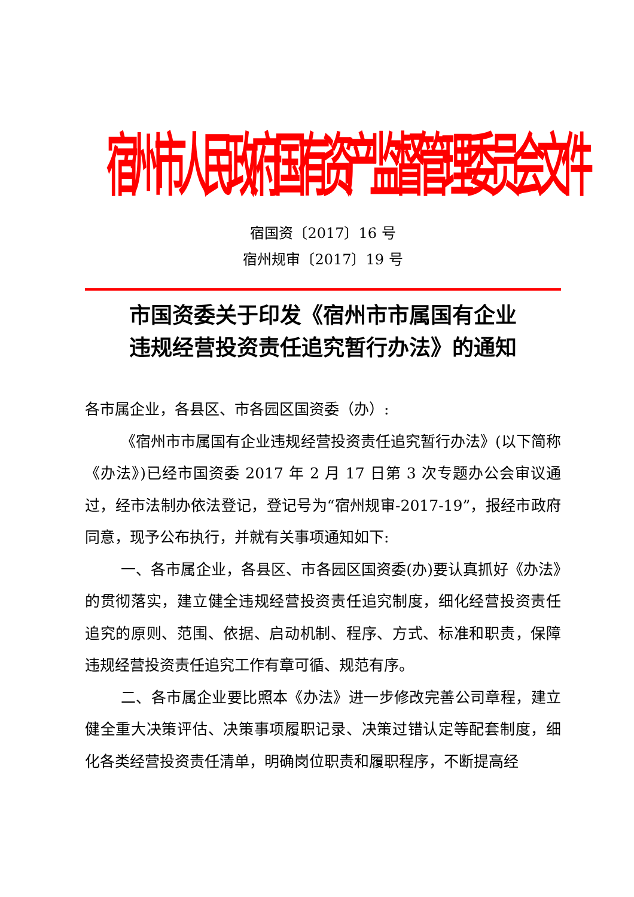宿州市人民政府国有资产监督管理委员会文件
宿国资〔2017〕16 号
宿州规审〔2017〕19 号
市国资委关于印发《宿州市市属国有企业
违规经营投资责任追究暂行办法》的通知
各市属企业，各县区、市各园区国资委（办）:
《宿州市市属国有企业违规经营投资责任追究暂行办法》(以下简称《办法》)已经市国资委 2017 年 2 月 17 日第 3 次专题办公会审议通过，经市法制办依法登记，登记号为“宿州规审-2017-19”，报经市政府同意，现予公布执行，并就有关事项通知如下:
一、各市属企业，各县区、市各园区国资委(办)要认真抓好《办法》的贯彻落实，建立健全违规经营投资责任追究制度，细化经营投资责任追究的原则、范围、依据、启动机制、程序、方式、标准和职责，保障违规经营投资责任追究工作有章可循、规范有序。
二、各市属企业要比照本《办法》进一步修改完善公司章程，建立健全重大决策评估、决策事项履职记录、决策过错认定等配套制度，细化各类经营投资责任清单，明确岗位职责和履职程序，不断提高经